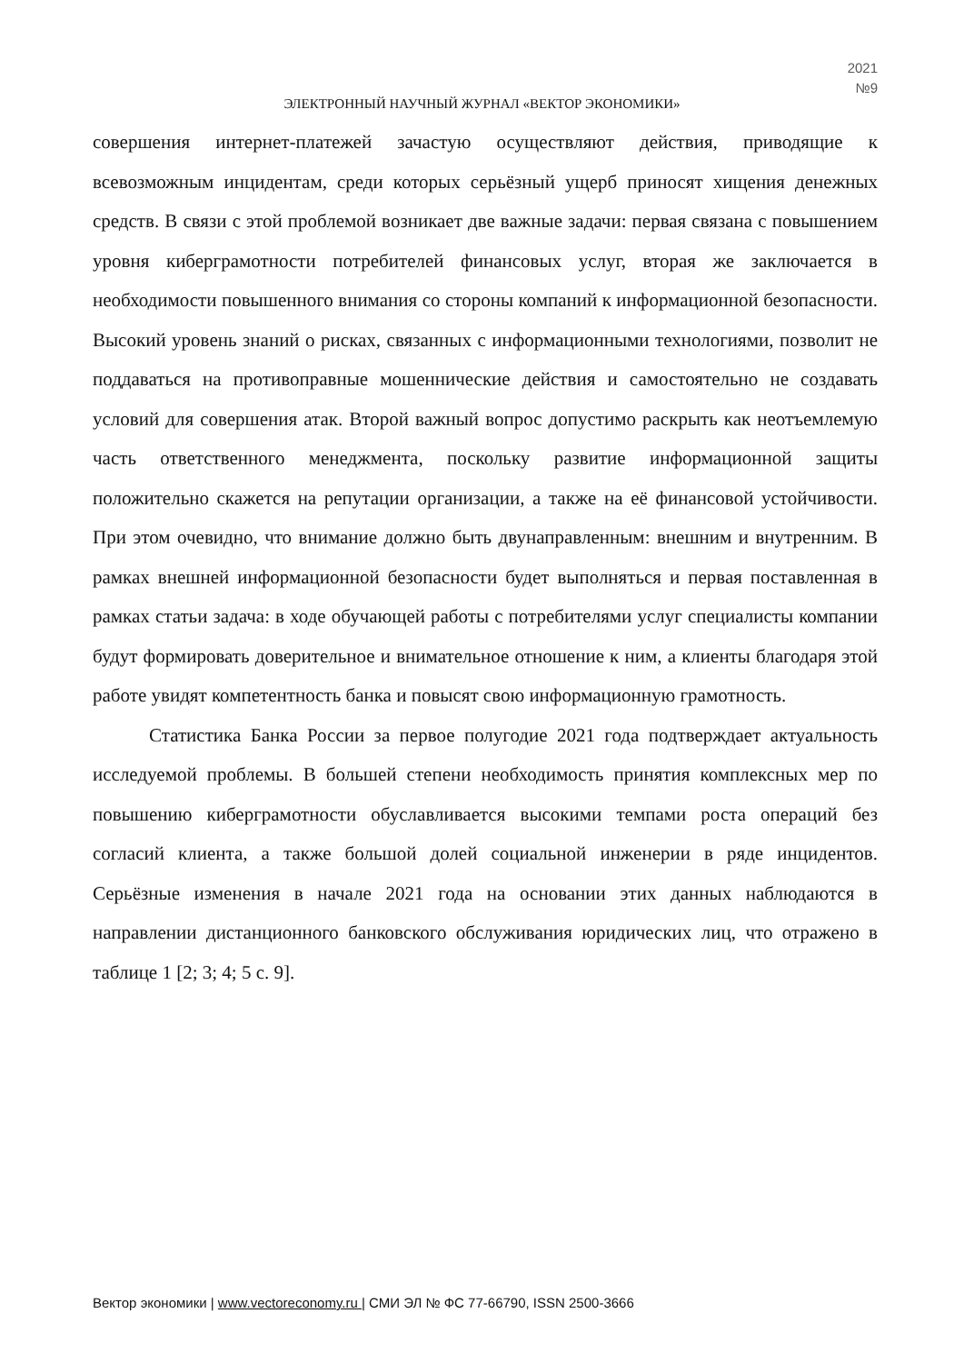2021
№9
ЭЛЕКТРОННЫЙ НАУЧНЫЙ ЖУРНАЛ «ВЕКТОР ЭКОНОМИКИ»
совершения интернет-платежей зачастую осуществляют действия, приводящие к всевозможным инцидентам, среди которых серьёзный ущерб приносят хищения денежных средств. В связи с этой проблемой возникает две важные задачи: первая связана с повышением уровня киберграмотности потребителей финансовых услуг, вторая же заключается в необходимости повышенного внимания со стороны компаний к информационной безопасности. Высокий уровень знаний о рисках, связанных с информационными технологиями, позволит не поддаваться на противоправные мошеннические действия и самостоятельно не создавать условий для совершения атак. Второй важный вопрос допустимо раскрыть как неотъемлемую часть ответственного менеджмента, поскольку развитие информационной защиты положительно скажется на репутации организации, а также на её финансовой устойчивости. При этом очевидно, что внимание должно быть двунаправленным: внешним и внутренним. В рамках внешней информационной безопасности будет выполняться и первая поставленная в рамках статьи задача: в ходе обучающей работы с потребителями услуг специалисты компании будут формировать доверительное и внимательное отношение к ним, а клиенты благодаря этой работе увидят компетентность банка и повысят свою информационную грамотность.
Статистика Банка России за первое полугодие 2021 года подтверждает актуальность исследуемой проблемы. В большей степени необходимость принятия комплексных мер по повышению киберграмотности обуславливается высокими темпами роста операций без согласий клиента, а также большой долей социальной инженерии в ряде инцидентов. Серьёзные изменения в начале 2021 года на основании этих данных наблюдаются в направлении дистанционного банковского обслуживания юридических лиц, что отражено в таблице 1 [2; 3; 4; 5 с. 9].
Вектор экономики | www.vectoreconomy.ru | СМИ ЭЛ № ФС 77-66790, ISSN 2500-3666